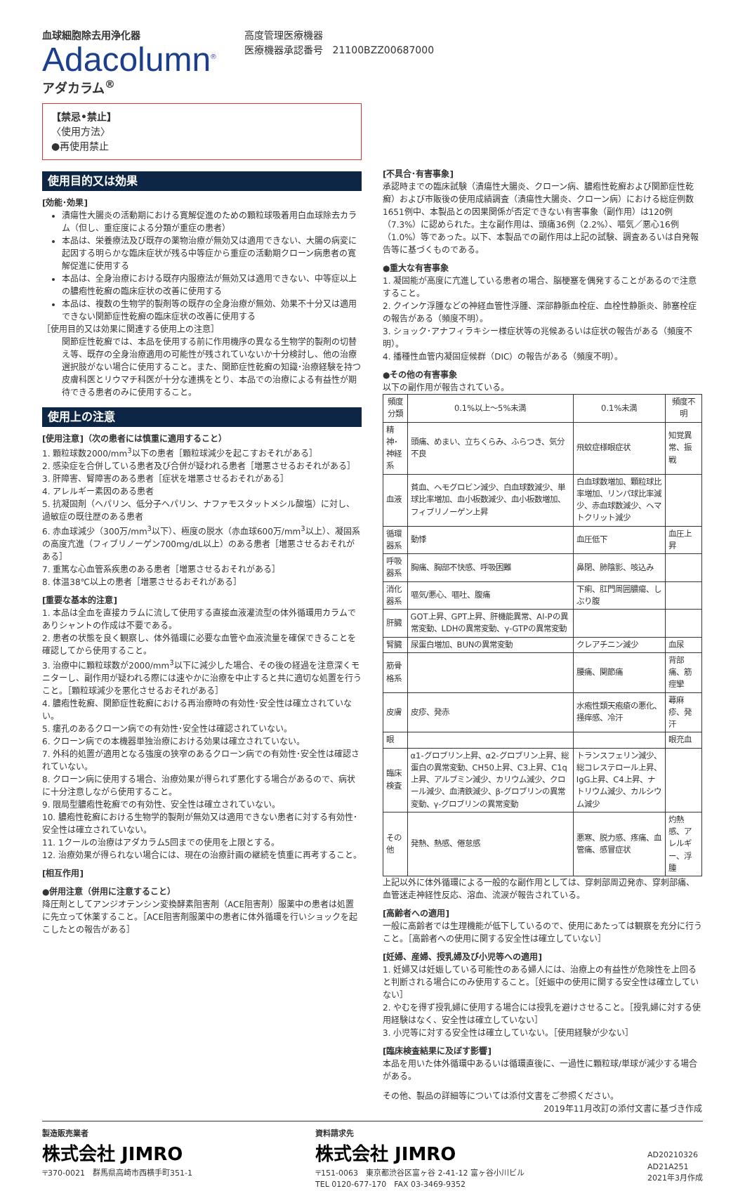血球細胞除去用浄化器
Adacolumn<sup>®</sup>
アダカラム<sup>®</sup>
高度管理医療機器
医療機器承認番号　21100BZZ00687000
【禁忌•禁止】
〈使用方法〉
●再使用禁止
使用目的又は効果
[効能･効果]
潰瘍性大腸炎の活動期における寛解促進のための顆粒球吸着用白血球除去カラム（但し、重症度による分類が重症の患者）
本品は、栄養療法及び既存の薬物治療が無効又は適用できない、大腸の病変に起因する明らかな臨床症状が残る中等症から重症の活動期クローン病患者の寛解促進に使用する
本品は、全身治療における既存内服療法が無効又は適用できない、中等症以上の膿疱性乾癬の臨床症状の改善に使用する
本品は、複数の生物学的製剤等の既存の全身治療が無効、効果不十分又は適用できない関節症性乾癬の臨床症状の改善に使用する
［使用目的又は効果に関連する使用上の注意］
関節症性乾癬では、本品を使用する前に作用機序の異なる生物学的製剤の切替え等、既存の全身治療適用の可能性が残されていないか十分検討し、他の治療選択肢がない場合に使用すること。また、関節症性乾癬の知識･治療経験を持つ皮膚科医とリウマチ科医が十分な連携をとり、本品での治療による有益性が期待できる患者のみに使用すること。
使用上の注意
[使用注意]（次の患者には慎重に適用すること）
1. 顆粒球数2000/mm<sup>3</sup>以下の患者［顆粒球減少を起こすおそれがある］
2. 感染症を合併している患者及び合併が疑われる患者［増悪させるおそれがある］
3. 肝障害、腎障害のある患者［症状を増悪させるおそれがある］
4. アレルギー素因のある患者
5. 抗凝固剤（ヘパリン、低分子ヘパリン、ナファモスタットメシル酸塩）に対し、過敏症の既往歴のある患者
6. 赤血球減少（300万/mm<sup>3</sup>以下）、極度の脱水（赤血球600万/mm<sup>3</sup>以上）、凝固系の高度亢進（フィブリノーゲン700mg/dL以上）のある患者［増悪させるおそれがある］
7. 重篤な心血管系疾患のある患者［増悪させるおそれがある］
8. 体温38℃以上の患者［増悪させるおそれがある］
[重要な基本的注意]
1. 本品は全血を直接カラムに流して使用する直接血液灌流型の体外循環用カラムでありシャントの作成は不要である。
2. 患者の状態を良く観察し、体外循環に必要な血管や血液流量を確保できることを確認してから使用すること。
3. 治療中に顆粒球数が2000/mm<sup>3</sup>以下に減少した場合、その後の経過を注意深くモニターし、副作用が疑われる際には速やかに治療を中止すると共に適切な処置を行うこと。［顆粒球減少を悪化させるおそれがある］
4. 膿疱性乾癬、関節症性乾癬における再治療時の有効性･安全性は確立されていない。
5. 瘻孔のあるクローン病での有効性･安全性は確認されていない。
6. クローン病での本機器単独治療における効果は確立されていない。
7. 外科的処置が適用となる強度の狭窄のあるクローン病での有効性･安全性は確認されていない。
8. クローン病に使用する場合、治療効果が得られず悪化する場合があるので、病状に十分注意しながら使用すること。
9. 限局型膿疱性乾癬での有効性、安全性は確立されていない。
10. 膿疱性乾癬における生物学的製剤が無効又は適用できない患者に対する有効性･安全性は確立されていない。
11. 1クールの治療はアダカラム5回までの使用を上限とする。
12. 治療効果が得られない場合には、現在の治療計画の継続を慎重に再考すること。
[相互作用]
●併用注意（併用に注意すること）
降圧剤としてアンジオテンシン変換酵素阻害剤（ACE阻害剤）服薬中の患者は処置に先立って休薬すること。［ACE阻害剤服薬中の患者に体外循環を行いショックを起こしたとの報告がある］
[不具合･有害事象]
承認時までの臨床試験（潰瘍性大腸炎、クローン病、膿疱性乾癬および関節症性乾癬）および市販後の使用成績調査（潰瘍性大腸炎、クローン病）における総症例数1651例中、本製品との因果関係が否定できない有害事象（副作用）は120例（7.3%）に認められた。主な副作用は、頭痛36例（2.2%）、嘔気／悪心16例（1.0%）等であった。以下、本製品での副作用は上記の試験、調査あるいは自発報告等に基づくものである。
●重大な有害事象
1. 凝固能が高度に亢進している患者の場合、脳梗塞を偶発することがあるので注意すること。
2. クインケ浮腫などの神経血管性浮腫、深部静脈血栓症、血栓性静脈炎、肺塞栓症の報告がある（頻度不明）。
3. ショック･アナフィラキシー様症状等の兆候あるいは症状の報告がある（頻度不明）。
4. 播種性血管内凝固症候群（DIC）の報告がある（頻度不明）。
●その他の有害事象
以下の副作用が報告されている。
| 頻度 分類 | 0.1%以上～5%未満 | 0.1%未満 | 頻度不明 |
| --- | --- | --- | --- |
| 精神･神経系 | 頭痛、めまい、立ちくらみ、ふらつき、気分不良 | 飛蚊症様眼症状 | 知覚異常、振戦 |
| 血液 | 貧血、ヘモグロビン減少、白血球数減少、単球比率増加、血小板数減少、血小板数増加、フィブリノーゲン上昇 | 白血球数増加、顆粒球比率増加、リンパ球比率減少、赤血球数減少、ヘマトクリット減少 | |
| 循環器系 | 動悸 | 血圧低下 | 血圧上昇 |
| 呼吸器系 | 胸痛、胸部不快感、呼吸困難 | 鼻閉、肺陰影、咳込み | |
| 消化器系 | 嘔気/悪心、嘔吐、腹痛 | 下痢、肛門周囲膿瘍、しぶり腹 | |
| 肝臓 | GOT上昇、GPT上昇、肝機能異常、Al-Pの異常変動、LDHの異常変動、γ-GTPの異常変動 | | |
| 腎臓 | 尿蛋白増加、BUNの異常変動 | クレアチニン減少 | 血尿 |
| 筋骨格系 | | 腰痛、関節痛 | 背部痛、筋痙攣 |
| 皮膚 | 皮疹、発赤 | 水疱性類天疱瘡の悪化、掻痒感、冷汗 | 蕁麻疹、発汗 |
| 眼 | | | 眼充血 |
| 臨床検査 | α1-グロブリン上昇、α2-グロブリン上昇、総蛋白の異常変動、CH50上昇、C3上昇、C1q上昇、アルブミン減少、カリウム減少、クロール減少、血清鉄減少、β-グロブリンの異常変動、γ-グロブリンの異常変動 | トランスフェリン減少、総コレステロール上昇、IgG上昇、C4上昇、ナトリウム減少、カルシウム減少 | |
| その他 | 発熱、熱感、倦怠感 | 悪寒、脱力感、疼痛、血管痛、感冒症状 | 灼熱感、アレルギー、浮腫 |
上記以外に体外循環による一般的な副作用としては、穿刺部周辺発赤、穿刺部痛、血管迷走神経性反応、溶血、流涙が報告されている。
[高齢者への適用]
一般に高齢者では生理機能が低下しているので、使用にあたっては観察を充分に行うこと。［高齢者への使用に関する安全性は確立していない］
[妊婦、産婦、授乳婦及び小児等への適用]
1. 妊婦又は妊娠している可能性のある婦人には、治療上の有益性が危険性を上回ると判断される場合にのみ使用すること。［妊娠中の使用に関する安全性は確立していない］
2. やむを得ず授乳婦に使用する場合には授乳を避けさせること。［授乳婦に対する使用経験はなく、安全性は確立していない］
3. 小児等に対する安全性は確立していない。［使用経験が少ない］
[臨床検査結果に及ぼす影響]
本品を用いた体外循環中あるいは循環直後に、一過性に顆粒球/単球が減少する場合がある。
その他、製品の詳細等については添付文書をご参照ください。
2019年11月改訂の添付文書に基づき作成
製造販売業者
株式会社 JIMRO
〒370-0021　群馬県高崎市西横手町351-1
資料請求先
株式会社 JIMRO
〒151-0063　東京都渋谷区富ヶ谷 2-41-12 富ヶ谷小川ビル
TEL 0120-677-170　FAX 03-3469-9352
AD20210326
AD21A251
2021年3月作成